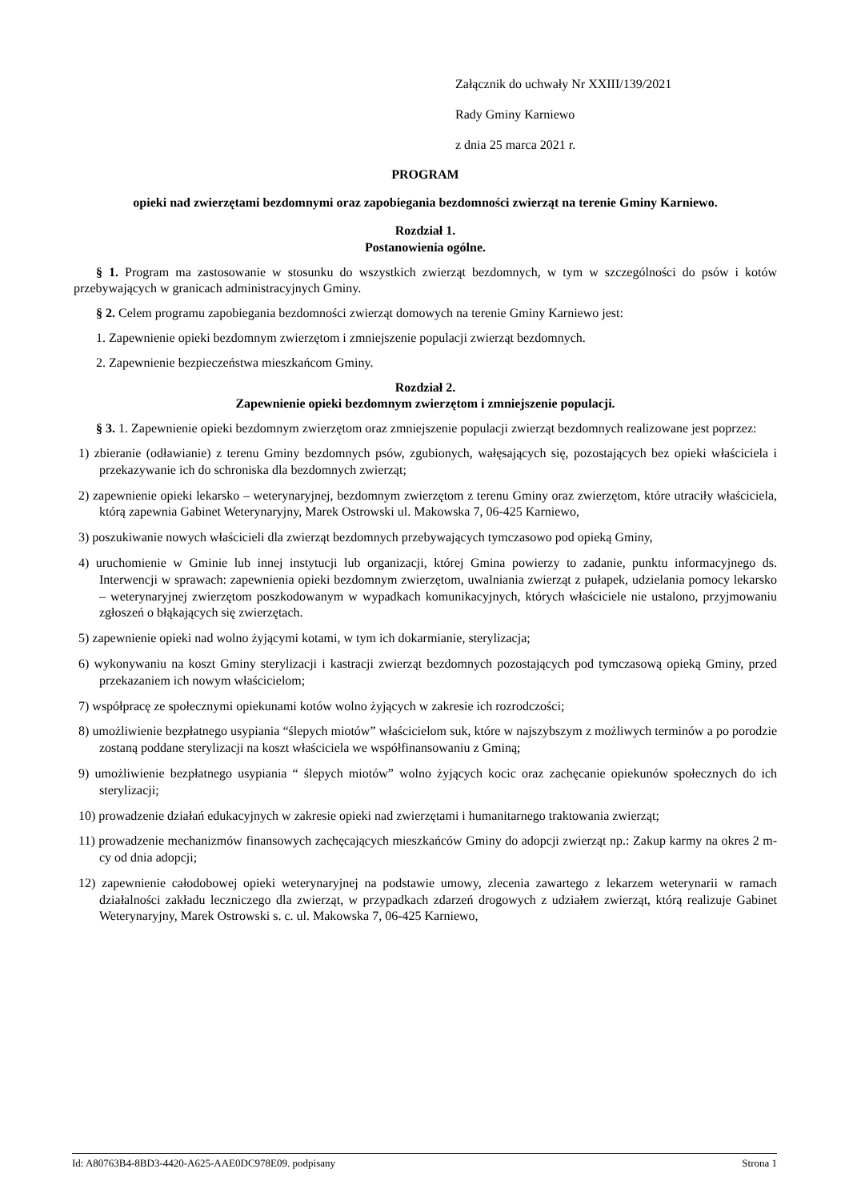Załącznik do uchwały Nr XXIII/139/2021
Rady Gminy Karniewo
z dnia 25 marca 2021 r.
PROGRAM
opieki nad zwierzętami bezdomnymi oraz zapobiegania bezdomności zwierząt na terenie Gminy Karniewo.
Rozdział 1.
Postanowienia ogólne.
§ 1. Program ma zastosowanie w stosunku do wszystkich zwierząt bezdomnych, w tym w szczególności do psów i kotów przebywających w granicach administracyjnych Gminy.
§ 2. Celem programu zapobiegania bezdomności zwierząt domowych na terenie Gminy Karniewo jest:
1. Zapewnienie opieki bezdomnym zwierzętom i zmniejszenie populacji zwierząt bezdomnych.
2. Zapewnienie bezpieczeństwa mieszkańcom Gminy.
Rozdział 2.
Zapewnienie opieki bezdomnym zwierzętom i zmniejszenie populacji.
§ 3. 1. Zapewnienie opieki bezdomnym zwierzętom oraz zmniejszenie populacji zwierząt bezdomnych realizowane jest poprzez:
1) zbieranie (odławianie) z terenu Gminy bezdomnych psów, zgubionych, wałęsających się, pozostających bez opieki właściciela i przekazywanie ich do schroniska dla bezdomnych zwierząt;
2) zapewnienie opieki lekarsko – weterynaryjnej, bezdomnym zwierzętom z terenu Gminy oraz zwierzętom, które utraciły właściciela, którą zapewnia Gabinet Weterynaryjny, Marek Ostrowski ul. Makowska 7, 06-425 Karniewo,
3) poszukiwanie nowych właścicieli dla zwierząt bezdomnych przebywających tymczasowo pod opieką Gminy,
4) uruchomienie w Gminie lub innej instytucji lub organizacji, której Gmina powierzy to zadanie, punktu informacyjnego ds. Interwencji w sprawach: zapewnienia opieki bezdomnym zwierzętom, uwalniania zwierząt z pułapek, udzielania pomocy lekarsko – weterynaryjnej zwierzętom poszkodowanym w wypadkach komunikacyjnych, których właściciele nie ustalono, przyjmowaniu zgłoszeń o błąkających się zwierzętach.
5) zapewnienie opieki nad wolno żyjącymi kotami, w tym ich dokarmianie, sterylizacja;
6) wykonywaniu na koszt Gminy sterylizacji i kastracji zwierząt bezdomnych pozostających pod tymczasową opieką Gminy, przed przekazaniem ich nowym właścicielom;
7) współpracę ze społecznymi opiekunami kotów wolno żyjących w zakresie ich rozrodczości;
8) umożliwienie bezpłatnego usypiania “ślepych miotów” właścicielom suk, które w najszybszym z możliwych terminów a po porodzie zostaną poddane sterylizacji na koszt właściciela we współfinansowaniu z Gminą;
9) umożliwienie bezpłatnego usypiania “ ślepych miotów” wolno żyjących kocic oraz zachęcanie opiekunów społecznych do ich sterylizacji;
10) prowadzenie działań edukacyjnych w zakresie opieki nad zwierzętami i humanitarnego traktowania zwierząt;
11) prowadzenie mechanizmów finansowych zachęcających mieszkańców Gminy do adopcji zwierząt np.: Zakup karmy na okres 2 m-cy od dnia adopcji;
12) zapewnienie całodobowej opieki weterynaryjnej na podstawie umowy, zlecenia zawartego z lekarzem weterynarii w ramach działalności zakładu leczniczego dla zwierząt, w przypadkach zdarzeń drogowych z udziałem zwierząt, którą realizuje Gabinet Weterynaryjny, Marek Ostrowski s. c. ul. Makowska 7, 06-425 Karniewo,
Id: A80763B4-8BD3-4420-A625-AAE0DC978E09. podpisany Strona 1